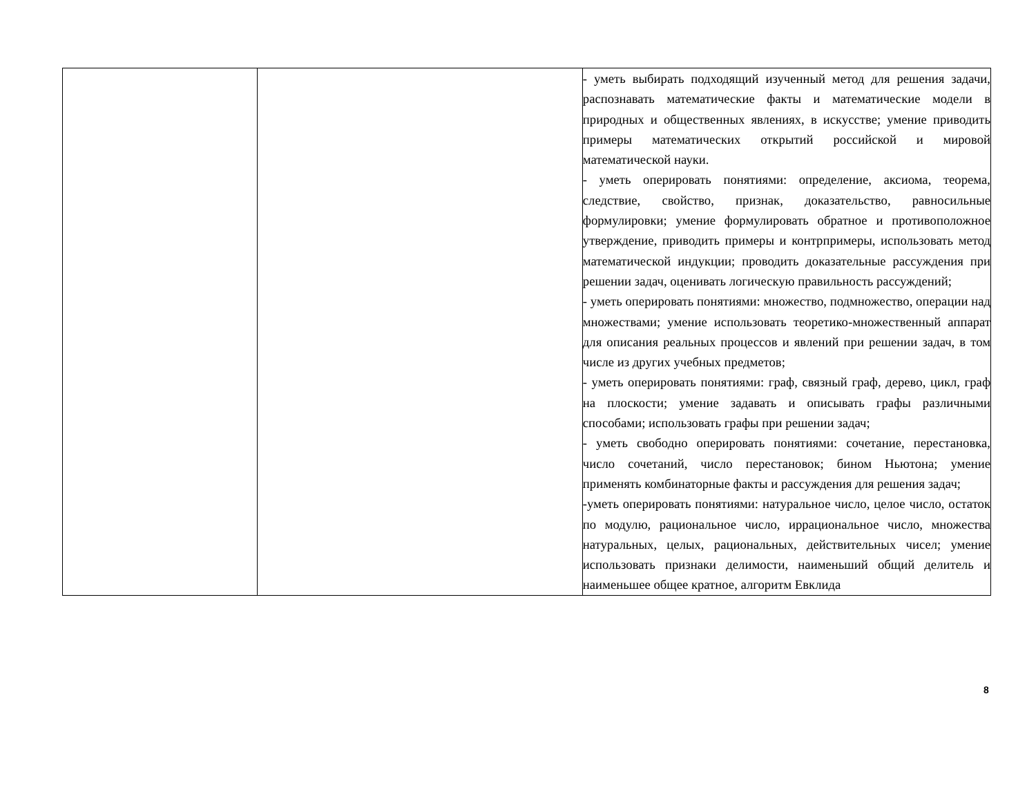| | | - уметь выбирать подходящий изученный метод для решения задачи, распознавать математические факты и математические модели в природных и общественных явлениях, в искусстве; умение приводить примеры математических открытий российской и мировой математической науки. - уметь оперировать понятиями: определение, аксиома, теорема, следствие, свойство, признак, доказательство, равносильные формулировки; умение формулировать обратное и противоположное утверждение, приводить примеры и контрпримеры, использовать метод математической индукции; проводить доказательные рассуждения при решении задач, оценивать логическую правильность рассуждений; - уметь оперировать понятиями: множество, подмножество, операции над множествами; умение использовать теоретико-множественный аппарат для описания реальных процессов и явлений при решении задач, в том числе из других учебных предметов; - уметь оперировать понятиями: граф, связный граф, дерево, цикл, граф на плоскости; умение задавать и описывать графы различными способами; использовать графы при решении задач; - уметь свободно оперировать понятиями: сочетание, перестановка, число сочетаний, число перестановок; бином Ньютона; умение применять комбинаторные факты и рассуждения для решения задач; -уметь оперировать понятиями: натуральное число, целое число, остаток по модулю, рациональное число, иррациональное число, множества натуральных, целых, рациональных, действительных чисел; умение использовать признаки делимости, наименьший общий делитель и наименьшее общее кратное, алгоритм Евклида |
8